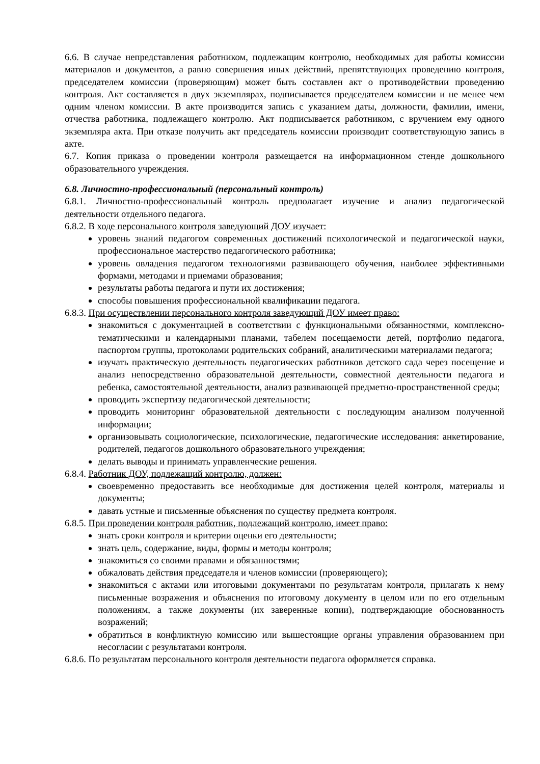6.6. В случае непредставления работником, подлежащим контролю, необходимых для работы комиссии материалов и документов, а равно совершения иных действий, препятствующих проведению контроля, председателем комиссии (проверяющим) может быть составлен акт о противодействии проведению контроля. Акт составляется в двух экземплярах, подписывается председателем комиссии и не менее чем одним членом комиссии. В акте производится запись с указанием даты, должности, фамилии, имени, отчества работника, подлежащего контролю. Акт подписывается работником, с вручением ему одного экземпляра акта. При отказе получить акт председатель комиссии производит соответствующую запись в акте.
6.7. Копия приказа о проведении контроля размещается на информационном стенде дошкольного образовательного учреждения.
6.8. Личностно-профессиональный (персональный контроль)
6.8.1. Личностно-профессиональный контроль предполагает изучение и анализ педагогической деятельности отдельного педагога.
6.8.2. В ходе персонального контроля заведующий ДОУ изучает:
уровень знаний педагогом современных достижений психологической и педагогической науки, профессиональное мастерство педагогического работника;
уровень овладения педагогом технологиями развивающего обучения, наиболее эффективными формами, методами и приемами образования;
результаты работы педагога и пути их достижения;
способы повышения профессиональной квалификации педагога.
6.8.3. При осуществлении персонального контроля заведующий ДОУ имеет право:
знакомиться с документацией в соответствии с функциональными обязанностями, комплексно-тематическими и календарными планами, табелем посещаемости детей, портфолио педагога, паспортом группы, протоколами родительских собраний, аналитическими материалами педагога;
изучать практическую деятельность педагогических работников детского сада через посещение и анализ непосредственно образовательной деятельности, совместной деятельности педагога и ребенка, самостоятельной деятельности, анализ развивающей предметно-пространственной среды;
проводить экспертизу педагогической деятельности;
проводить мониторинг образовательной деятельности с последующим анализом полученной информации;
организовывать социологические, психологические, педагогические исследования: анкетирование, родителей, педагогов дошкольного образовательного учреждения;
делать выводы и принимать управленческие решения.
6.8.4. Работник ДОУ, подлежащий контролю, должен:
своевременно предоставить все необходимые для достижения целей контроля, материалы и документы;
давать устные и письменные объяснения по существу предмета контроля.
6.8.5. При проведении контроля работник, подлежащий контролю, имеет право:
знать сроки контроля и критерии оценки его деятельности;
знать цель, содержание, виды, формы и методы контроля;
знакомиться со своими правами и обязанностями;
обжаловать действия председателя и членов комиссии (проверяющего);
знакомиться с актами или итоговыми документами по результатам контроля, прилагать к нему письменные возражения и объяснения по итоговому документу в целом или по его отдельным положениям, а также документы (их заверенные копии), подтверждающие обоснованность возражений;
обратиться в конфликтную комиссию или вышестоящие органы управления образованием при несогласии с результатами контроля.
6.8.6. По результатам персонального контроля деятельности педагога оформляется справка.